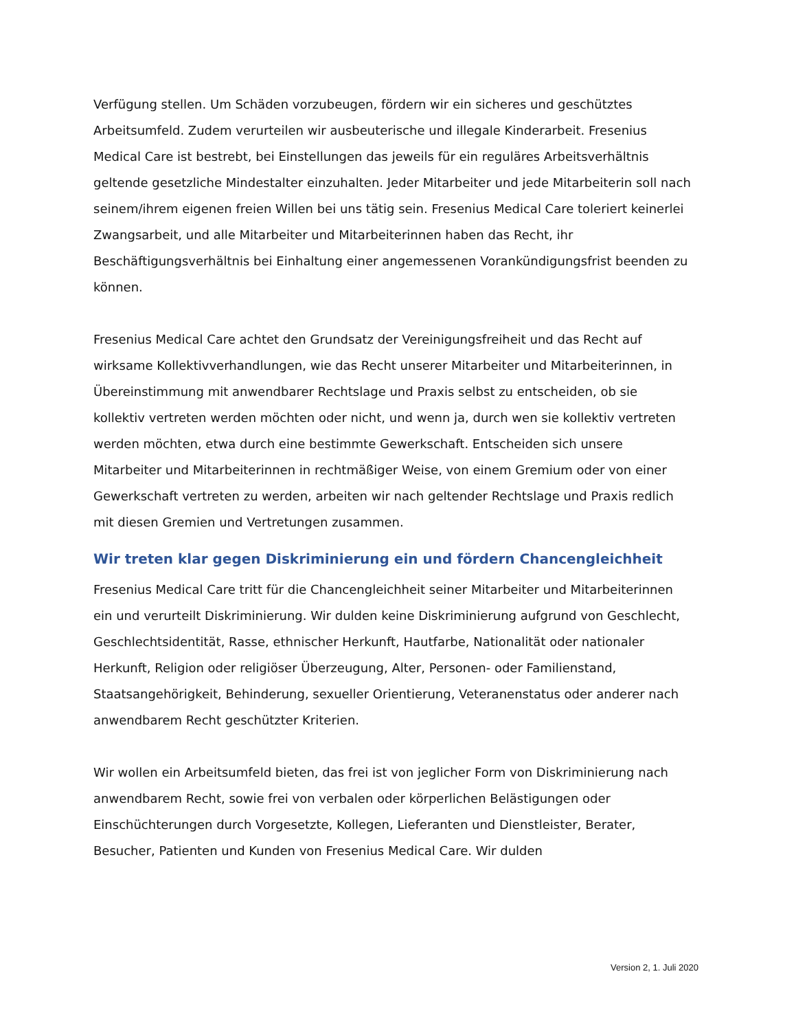Verfügung stellen. Um Schäden vorzubeugen, fördern wir ein sicheres und geschütztes Arbeitsumfeld. Zudem verurteilen wir ausbeuterische und illegale Kinderarbeit. Fresenius Medical Care ist bestrebt, bei Einstellungen das jeweils für ein reguläres Arbeitsverhältnis geltende gesetzliche Mindestalter einzuhalten. Jeder Mitarbeiter und jede Mitarbeiterin soll nach seinem/ihrem eigenen freien Willen bei uns tätig sein. Fresenius Medical Care toleriert keinerlei Zwangsarbeit, und alle Mitarbeiter und Mitarbeiterinnen haben das Recht, ihr Beschäftigungsverhältnis bei Einhaltung einer angemessenen Vorankündigungsfrist beenden zu können.
Fresenius Medical Care achtet den Grundsatz der Vereinigungsfreiheit und das Recht auf wirksame Kollektivverhandlungen, wie das Recht unserer Mitarbeiter und Mitarbeiterinnen, in Übereinstimmung mit anwendbarer Rechtslage und Praxis selbst zu entscheiden, ob sie kollektiv vertreten werden möchten oder nicht, und wenn ja, durch wen sie kollektiv vertreten werden möchten, etwa durch eine bestimmte Gewerkschaft. Entscheiden sich unsere Mitarbeiter und Mitarbeiterinnen in rechtmäßiger Weise, von einem Gremium oder von einer Gewerkschaft vertreten zu werden, arbeiten wir nach geltender Rechtslage und Praxis redlich mit diesen Gremien und Vertretungen zusammen.
Wir treten klar gegen Diskriminierung ein und fördern Chancengleichheit
Fresenius Medical Care tritt für die Chancengleichheit seiner Mitarbeiter und Mitarbeiterinnen ein und verurteilt Diskriminierung. Wir dulden keine Diskriminierung aufgrund von Geschlecht, Geschlechtsidentität, Rasse, ethnischer Herkunft, Hautfarbe, Nationalität oder nationaler Herkunft, Religion oder religiöser Überzeugung, Alter, Personen- oder Familienstand, Staatsangehörigkeit, Behinderung, sexueller Orientierung, Veteranenstatus oder anderer nach anwendbarem Recht geschützter Kriterien.
Wir wollen ein Arbeitsumfeld bieten, das frei ist von jeglicher Form von Diskriminierung nach anwendbarem Recht, sowie frei von verbalen oder körperlichen Belästigungen oder Einschüchterungen durch Vorgesetzte, Kollegen, Lieferanten und Dienstleister, Berater, Besucher, Patienten und Kunden von Fresenius Medical Care. Wir dulden
Version 2, 1. Juli 2020